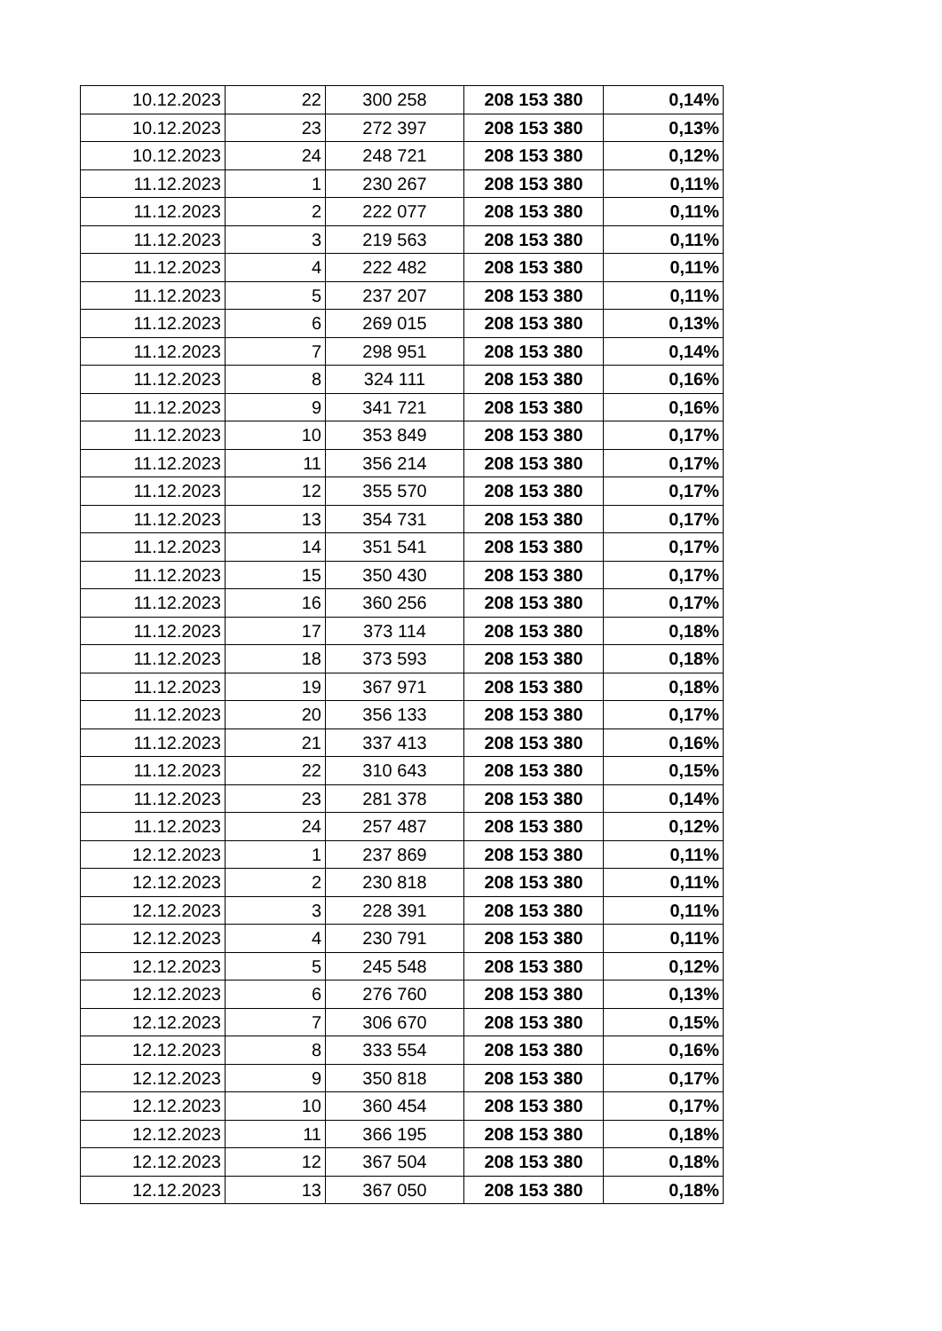| 10.12.2023 | 22 | 300 258 | 208 153 380 | 0,14% |
| 10.12.2023 | 23 | 272 397 | 208 153 380 | 0,13% |
| 10.12.2023 | 24 | 248 721 | 208 153 380 | 0,12% |
| 11.12.2023 | 1 | 230 267 | 208 153 380 | 0,11% |
| 11.12.2023 | 2 | 222 077 | 208 153 380 | 0,11% |
| 11.12.2023 | 3 | 219 563 | 208 153 380 | 0,11% |
| 11.12.2023 | 4 | 222 482 | 208 153 380 | 0,11% |
| 11.12.2023 | 5 | 237 207 | 208 153 380 | 0,11% |
| 11.12.2023 | 6 | 269 015 | 208 153 380 | 0,13% |
| 11.12.2023 | 7 | 298 951 | 208 153 380 | 0,14% |
| 11.12.2023 | 8 | 324 111 | 208 153 380 | 0,16% |
| 11.12.2023 | 9 | 341 721 | 208 153 380 | 0,16% |
| 11.12.2023 | 10 | 353 849 | 208 153 380 | 0,17% |
| 11.12.2023 | 11 | 356 214 | 208 153 380 | 0,17% |
| 11.12.2023 | 12 | 355 570 | 208 153 380 | 0,17% |
| 11.12.2023 | 13 | 354 731 | 208 153 380 | 0,17% |
| 11.12.2023 | 14 | 351 541 | 208 153 380 | 0,17% |
| 11.12.2023 | 15 | 350 430 | 208 153 380 | 0,17% |
| 11.12.2023 | 16 | 360 256 | 208 153 380 | 0,17% |
| 11.12.2023 | 17 | 373 114 | 208 153 380 | 0,18% |
| 11.12.2023 | 18 | 373 593 | 208 153 380 | 0,18% |
| 11.12.2023 | 19 | 367 971 | 208 153 380 | 0,18% |
| 11.12.2023 | 20 | 356 133 | 208 153 380 | 0,17% |
| 11.12.2023 | 21 | 337 413 | 208 153 380 | 0,16% |
| 11.12.2023 | 22 | 310 643 | 208 153 380 | 0,15% |
| 11.12.2023 | 23 | 281 378 | 208 153 380 | 0,14% |
| 11.12.2023 | 24 | 257 487 | 208 153 380 | 0,12% |
| 12.12.2023 | 1 | 237 869 | 208 153 380 | 0,11% |
| 12.12.2023 | 2 | 230 818 | 208 153 380 | 0,11% |
| 12.12.2023 | 3 | 228 391 | 208 153 380 | 0,11% |
| 12.12.2023 | 4 | 230 791 | 208 153 380 | 0,11% |
| 12.12.2023 | 5 | 245 548 | 208 153 380 | 0,12% |
| 12.12.2023 | 6 | 276 760 | 208 153 380 | 0,13% |
| 12.12.2023 | 7 | 306 670 | 208 153 380 | 0,15% |
| 12.12.2023 | 8 | 333 554 | 208 153 380 | 0,16% |
| 12.12.2023 | 9 | 350 818 | 208 153 380 | 0,17% |
| 12.12.2023 | 10 | 360 454 | 208 153 380 | 0,17% |
| 12.12.2023 | 11 | 366 195 | 208 153 380 | 0,18% |
| 12.12.2023 | 12 | 367 504 | 208 153 380 | 0,18% |
| 12.12.2023 | 13 | 367 050 | 208 153 380 | 0,18% |